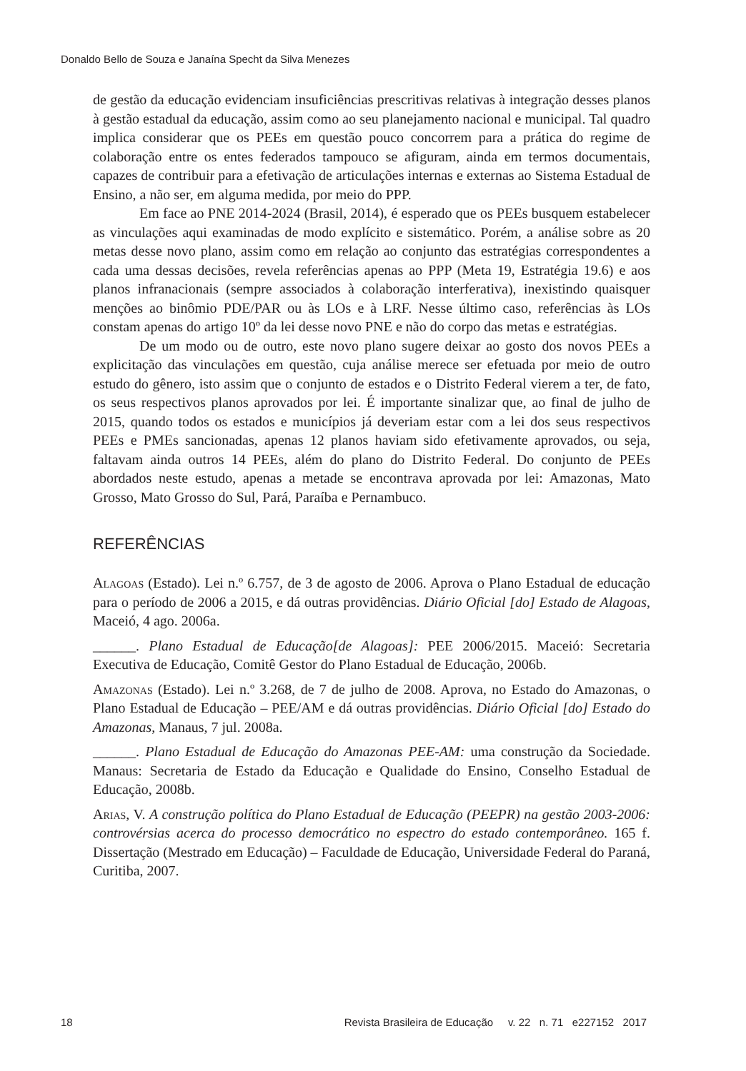Donaldo Bello de Souza e Janaína Specht da Silva Menezes
de gestão da educação evidenciam insuficiências prescritivas relativas à integração desses planos à gestão estadual da educação, assim como ao seu planejamento nacional e municipal. Tal quadro implica considerar que os PEEs em questão pouco concorrem para a prática do regime de colaboração entre os entes federados tampouco se afiguram, ainda em termos documentais, capazes de contribuir para a efetivação de articulações internas e externas ao Sistema Estadual de Ensino, a não ser, em alguma medida, por meio do PPP.
Em face ao PNE 2014-2024 (Brasil, 2014), é esperado que os PEEs busquem estabelecer as vinculações aqui examinadas de modo explícito e sistemático. Porém, a análise sobre as 20 metas desse novo plano, assim como em relação ao conjunto das estratégias correspondentes a cada uma dessas decisões, revela referências apenas ao PPP (Meta 19, Estratégia 19.6) e aos planos infranacionais (sempre associados à colaboração interferativa), inexistindo quaisquer menções ao binômio PDE/PAR ou às LOs e à LRF. Nesse último caso, referências às LOs constam apenas do artigo 10º da lei desse novo PNE e não do corpo das metas e estratégias.
De um modo ou de outro, este novo plano sugere deixar ao gosto dos novos PEEs a explicitação das vinculações em questão, cuja análise merece ser efetuada por meio de outro estudo do gênero, isto assim que o conjunto de estados e o Distrito Federal vierem a ter, de fato, os seus respectivos planos aprovados por lei. É importante sinalizar que, ao final de julho de 2015, quando todos os estados e municípios já deveriam estar com a lei dos seus respectivos PEEs e PMEs sancionadas, apenas 12 planos haviam sido efetivamente aprovados, ou seja, faltavam ainda outros 14 PEEs, além do plano do Distrito Federal. Do conjunto de PEEs abordados neste estudo, apenas a metade se encontrava aprovada por lei: Amazonas, Mato Grosso, Mato Grosso do Sul, Pará, Paraíba e Pernambuco.
REFERÊNCIAS
Alagoas (Estado). Lei n.º 6.757, de 3 de agosto de 2006. Aprova o Plano Estadual de educação para o período de 2006 a 2015, e dá outras providências. Diário Oficial [do] Estado de Alagoas, Maceió, 4 ago. 2006a.
______. Plano Estadual de Educação[de Alagoas]: PEE 2006/2015. Maceió: Secretaria Executiva de Educação, Comitê Gestor do Plano Estadual de Educação, 2006b.
Amazonas (Estado). Lei n.º 3.268, de 7 de julho de 2008. Aprova, no Estado do Amazonas, o Plano Estadual de Educação – PEE/AM e dá outras providências. Diário Oficial [do] Estado do Amazonas, Manaus, 7 jul. 2008a.
______. Plano Estadual de Educação do Amazonas PEE-AM: uma construção da Sociedade. Manaus: Secretaria de Estado da Educação e Qualidade do Ensino, Conselho Estadual de Educação, 2008b.
Arias, V. A construção política do Plano Estadual de Educação (PEEPR) na gestão 2003-2006: controvérsias acerca do processo democrático no espectro do estado contemporâneo. 165 f. Dissertação (Mestrado em Educação) – Faculdade de Educação, Universidade Federal do Paraná, Curitiba, 2007.
18 Revista Brasileira de Educação v. 22 n. 71 e227152 2017